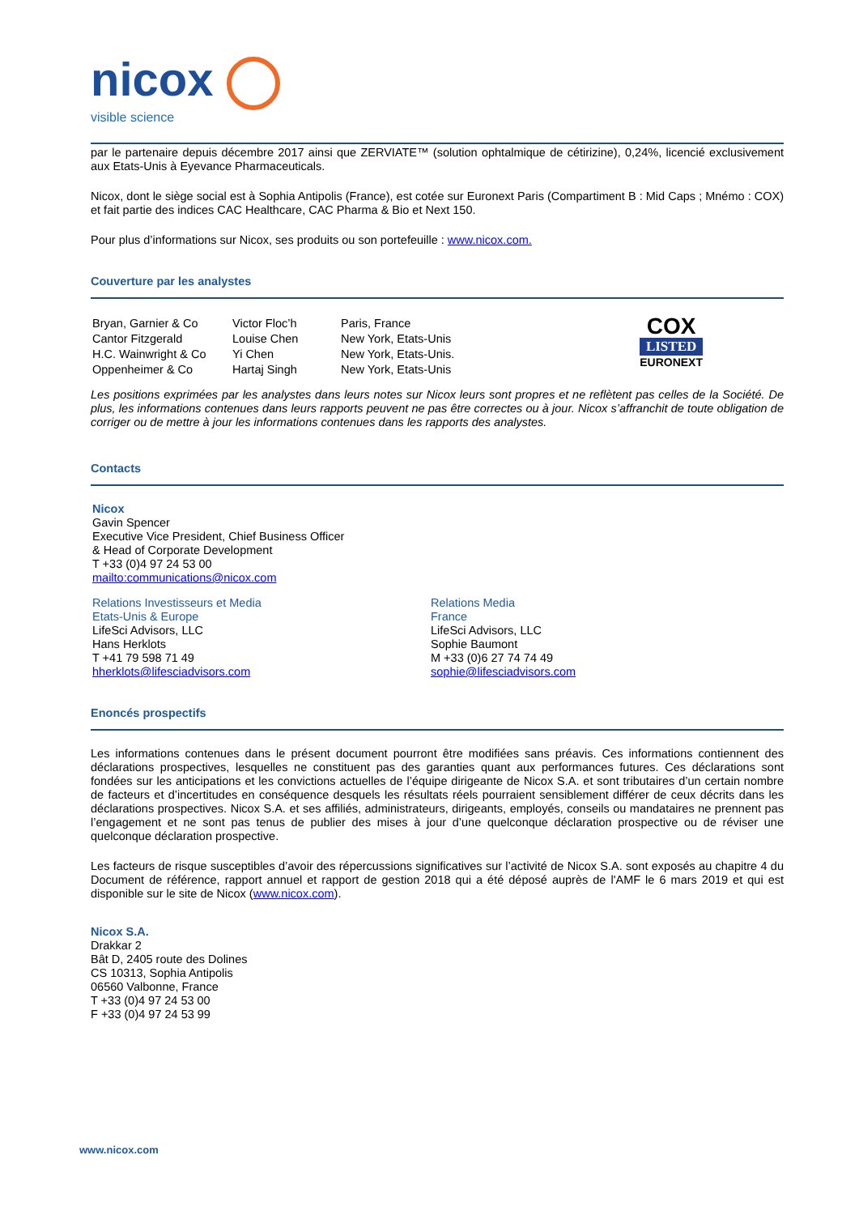nicox
visible science
par le partenaire depuis décembre 2017 ainsi que ZERVIATE™ (solution ophtalmique de cétirizine), 0,24%, licencié exclusivement aux Etats-Unis à Eyevance Pharmaceuticals.
Nicox, dont le siège social est à Sophia Antipolis (France), est cotée sur Euronext Paris (Compartiment B : Mid Caps ; Mnémo : COX) et fait partie des indices CAC Healthcare, CAC Pharma & Bio et Next 150.
Pour plus d’informations sur Nicox, ses produits ou son portefeuille : www.nicox.com.
Couverture par les analystes
| Bryan, Garnier & Co | Victor Floc’h | Paris, France |
| Cantor Fitzgerald | Louise Chen | New York, Etats-Unis |
| H.C. Wainwright & Co | Yi Chen | New York, Etats-Unis. |
| Oppenheimer & Co | Hartaj Singh | New York, Etats-Unis |
COX
LISTED
EURONEXT
Les positions exprimées par les analystes dans leurs notes sur Nicox leurs sont propres et ne reflètent pas celles de la Société. De plus, les informations contenues dans leurs rapports peuvent ne pas être correctes ou à jour. Nicox s’affranchit de toute obligation de corriger ou de mettre à jour les informations contenues dans les rapports des analystes.
Contacts
Nicox
Gavin Spencer
Executive Vice President, Chief Business Officer
& Head of Corporate Development
T +33 (0)4 97 24 53 00
mailto:communications@nicox.com
Relations Investisseurs et Media
Etats-Unis & Europe
LifeSci Advisors, LLC
Hans Herklots
T +41 79 598 71 49
hherklots@lifesciadvisors.com
Relations Media
France
LifeSci Advisors, LLC
Sophie Baumont
M +33 (0)6 27 74 74 49
sophie@lifesciadvisors.com
Enoncés prospectifs
Les informations contenues dans le présent document pourront être modifiées sans préavis. Ces informations contiennent des déclarations prospectives, lesquelles ne constituent pas des garanties quant aux performances futures. Ces déclarations sont fondées sur les anticipations et les convictions actuelles de l’équipe dirigeante de Nicox S.A. et sont tributaires d’un certain nombre de facteurs et d’incertitudes en conséquence desquels les résultats réels pourraient sensiblement différer de ceux décrits dans les déclarations prospectives. Nicox S.A. et ses affiliés, administrateurs, dirigeants, employés, conseils ou mandataires ne prennent pas l’engagement et ne sont pas tenus de publier des mises à jour d’une quelconque déclaration prospective ou de réviser une quelconque déclaration prospective.
Les facteurs de risque susceptibles d’avoir des répercussions significatives sur l’activité de Nicox S.A. sont exposés au chapitre 4 du Document de référence, rapport annuel et rapport de gestion 2018 qui a été déposé auprès de l'AMF le 6 mars 2019 et qui est disponible sur le site de Nicox (www.nicox.com).
Nicox S.A.
Drakkar 2
Bât D, 2405 route des Dolines
CS 10313, Sophia Antipolis
06560 Valbonne, France
T +33 (0)4 97 24 53 00
F +33 (0)4 97 24 53 99
www.nicox.com